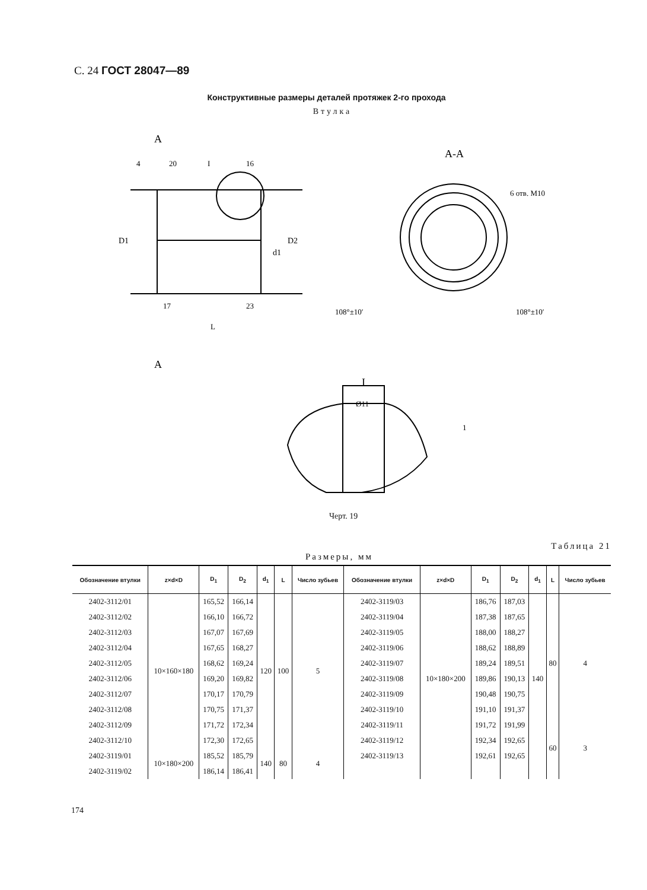С. 24 ГОСТ 28047—89
Конструктивные размеры деталей протяжек 2-го прохода
Втулка
A
A
A-A
D1
D2
d1
4
20
I
16
17
23
L
108°±10′
108°±10′
6 отв. M10
I
Ø11
1
Черт. 19
Таблица 21
Размеры, мм
| Обозначение втулки | z×d×D | D<sub>1</sub> | D<sub>2</sub> | d<sub>1</sub> | L | Число зубьев | Обозначение втулки | z×d×D | D<sub>1</sub> | D<sub>2</sub> | d<sub>1</sub> | L | Число зубьев |
| --- | --- | --- | --- | --- | --- | --- | --- | --- | --- | --- | --- | --- | --- |
| 2402-3112/01 | 10×160×180 | 165,52 | 166,14 | 120 | 100 | 5 | 2402-3119/03 | 10×180×200 | 186,76 | 187,03 | 140 | 80 | 4 |
| 2402-3112/02 | | 166,10 | 166,72 | | | | 2402-3119/04 | | 187,38 | 187,65 | | | |
| 2402-3112/03 | | 167,07 | 167,69 | | | | 2402-3119/05 | | 188,00 | 188,27 | | | |
| 2402-3112/04 | | 167,65 | 168,27 | | | | 2402-3119/06 | | 188,62 | 188,89 | | | |
| 2402-3112/05 | | 168,62 | 169,24 | | | | 2402-3119/07 | | 189,24 | 189,51 | | | |
| 2402-3112/06 | | 169,20 | 169,82 | | | | 2402-3119/08 | | 189,86 | 190,13 | | | |
| 2402-3112/07 | | 170,17 | 170,79 | | | | 2402-3119/09 | | 190,48 | 190,75 | | | |
| 2402-3112/08 | | 170,75 | 171,37 | | | | 2402-3119/10 | | 191,10 | 191,37 | | | |
| 2402-3112/09 | | 171,72 | 172,34 | | | | 2402-3119/11 | | 191,72 | 191,99 | | | |
| 2402-3112/10 | | 172,30 | 172,65 | | | | 2402-3119/12 | | 192,34 | 192,65 | | 60 | 3 |
| 2402-3119/01 | 10×180×200 | 185,52 | 185,79 | 140 | 80 | 4 | 2402-3119/13 | | 192,61 | 192,65 | | | |
| 2402-3119/02 | | 186,14 | 186,41 | | | | | | | | | | |
174